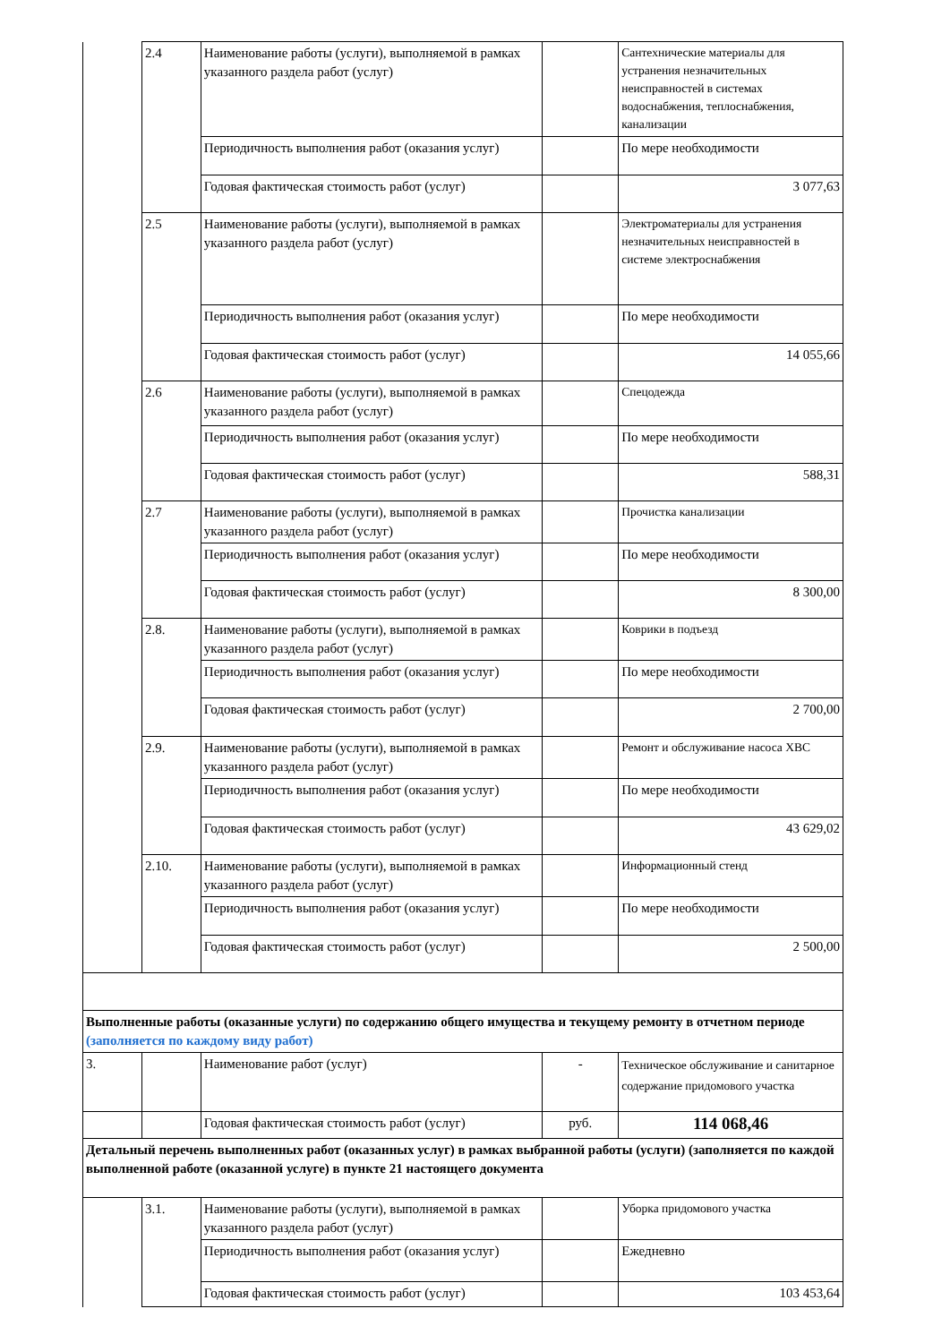| | 2.4 | Наименование работы (услуги), выполняемой в рамках указанного раздела работ (услуг) | | Сантехнические материалы для устранения незначительных неисправностей в системах водоснабжения, теплоснабжения, канализации |
| | | Периодичность выполнения работ (оказания услуг) | | По мере необходимости |
| | | Годовая фактическая стоимость работ (услуг) | | 3 077,63 |
| | 2.5 | Наименование работы (услуги), выполняемой в рамках указанного раздела работ (услуг) | | Электроматериалы для устранения незначительных неисправностей в системе электроснабжения |
| | | Периодичность выполнения работ (оказания услуг) | | По мере необходимости |
| | | Годовая фактическая стоимость работ (услуг) | | 14 055,66 |
| | 2.6 | Наименование работы (услуги), выполняемой в рамках указанного раздела работ (услуг) | | Спецодежда |
| | | Периодичность выполнения работ (оказания услуг) | | По мере необходимости |
| | | Годовая фактическая стоимость работ (услуг) | | 588,31 |
| | 2.7 | Наименование работы (услуги), выполняемой в рамках указанного раздела работ (услуг) | | Прочистка канализации |
| | | Периодичность выполнения работ (оказания услуг) | | По мере необходимости |
| | | Годовая фактическая стоимость работ (услуг) | | 8 300,00 |
| | 2.8. | Наименование работы (услуги), выполняемой в рамках указанного раздела работ (услуг) | | Коврики в подъезд |
| | | Периодичность выполнения работ (оказания услуг) | | По мере необходимости |
| | | Годовая фактическая стоимость работ (услуг) | | 2 700,00 |
| | 2.9. | Наименование работы (услуги), выполняемой в рамках указанного раздела работ (услуг) | | Ремонт и обслуживание насоса ХВС |
| | | Периодичность выполнения работ (оказания услуг) | | По мере необходимости |
| | | Годовая фактическая стоимость работ (услуг) | | 43 629,02 |
| | 2.10. | Наименование работы (услуги), выполняемой в рамках указанного раздела работ (услуг) | | Информационный стенд |
| | | Периодичность выполнения работ (оказания услуг) | | По мере необходимости |
| | | Годовая фактическая стоимость работ (услуг) | | 2 500,00 |
| Выполненные работы (оказанные услуги) по содержанию общего имущества и текущему ремонту в отчетном периоде (заполняется по каждому виду работ) | | | | |
| 3. | | Наименование работ (услуг) | - | Техническое обслуживание и санитарное содержание придомового участка |
| | | Годовая фактическая стоимость работ (услуг) | руб. | 114 068,46 |
| Детальный перечень выполненных работ (оказанных услуг) в рамках выбранной работы (услуги) (заполняется по каждой выполненной работе (оказанной услуге) в пункте 21 настоящего документа | | | | |
| | 3.1. | Наименование работы (услуги), выполняемой в рамках указанного раздела работ (услуг) | | Уборка придомового участка |
| | | Периодичность выполнения работ (оказания услуг) | | Ежедневно |
| | | Годовая фактическая стоимость работ (услуг) | | 103 453,64 |